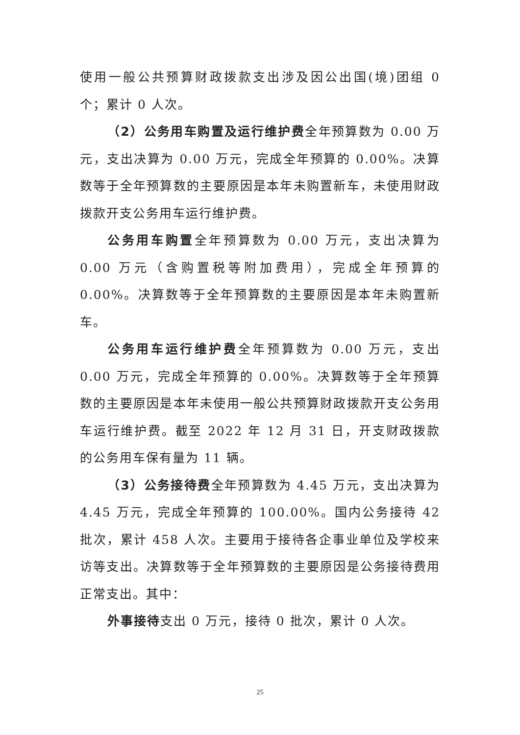使用一般公共预算财政拨款支出涉及因公出国(境)团组 0 个；累计 0 人次。
（2）公务用车购置及运行维护费全年预算数为 0.00 万元，支出决算为 0.00 万元，完成全年预算的 0.00%。决算数等于全年预算数的主要原因是本年未购置新车，未使用财政拨款开支公务用车运行维护费。
公务用车购置全年预算数为 0.00 万元，支出决算为 0.00 万元（含购置税等附加费用），完成全年预算的 0.00%。决算数等于全年预算数的主要原因是本年未购置新车。
公务用车运行维护费全年预算数为 0.00 万元，支出 0.00 万元，完成全年预算的 0.00%。决算数等于全年预算数的主要原因是本年未使用一般公共预算财政拨款开支公务用车运行维护费。截至 2022 年 12 月 31 日，开支财政拨款的公务用车保有量为 11 辆。
（3）公务接待费全年预算数为 4.45 万元，支出决算为 4.45 万元，完成全年预算的 100.00%。国内公务接待 42 批次，累计 458 人次。主要用于接待各企事业单位及学校来访等支出。决算数等于全年预算数的主要原因是公务接待费用正常支出。其中：
外事接待支出 0 万元，接待 0 批次，累计 0 人次。
25